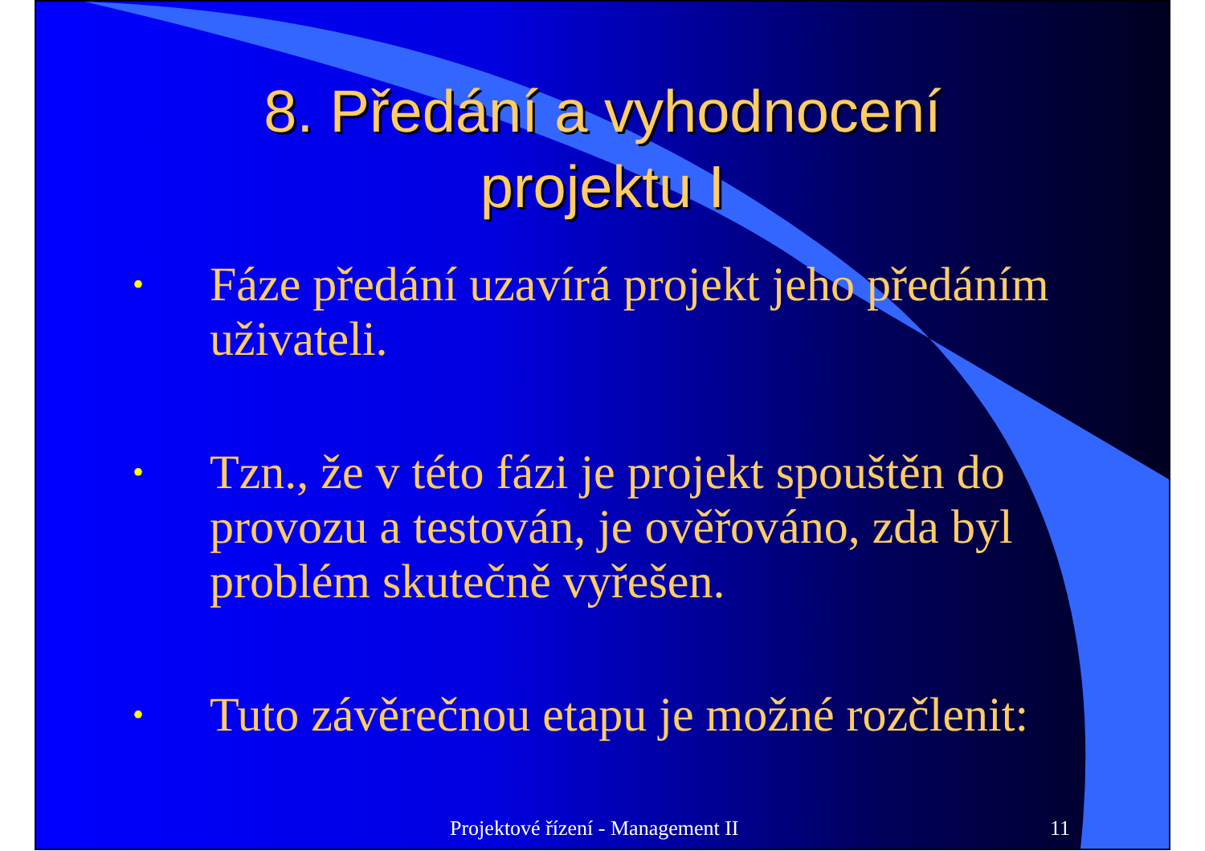8. Předání a vyhodnocení
projektu I
• Fáze předání uzavírá projekt jeho předáním uživateli.
• Tzn., že v této fázi je projekt spouštěn do provozu a testován, je ověřováno, zda byl problém skutečně vyřešen.
• Tuto závěrečnou etapu je možné rozčlenit:
Projektové řízení - Management II 11